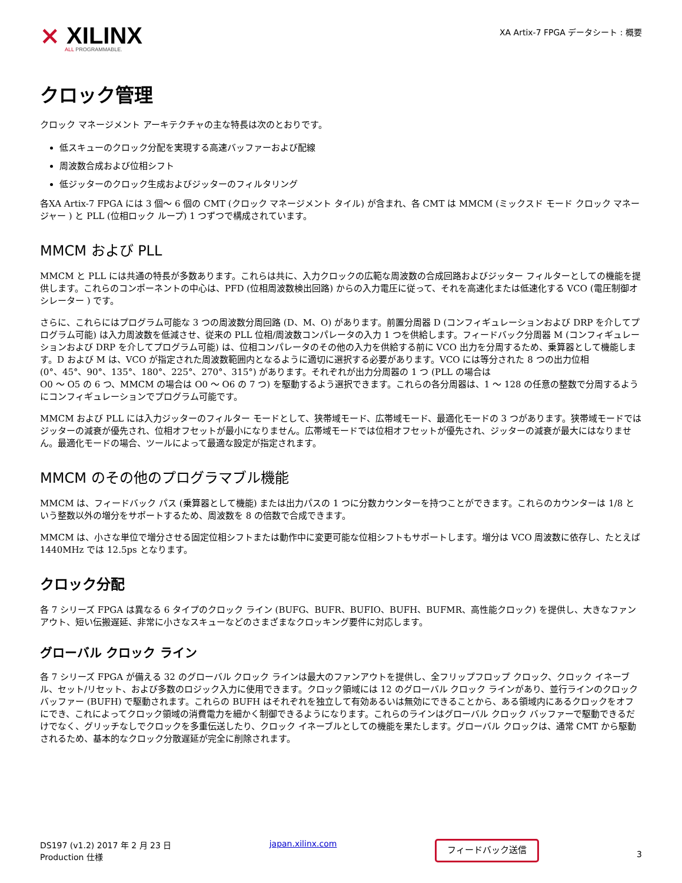⨯ XILINX
ALL PROGRAMMABLE.
XA Artix-7 FPGA データシート : 概要
クロック管理
クロック マネージメント アーキテクチャの主な特長は次のとおりです。
低スキューのクロック分配を実現する高速バッファーおよび配線
周波数合成および位相シフト
低ジッターのクロック生成およびジッターのフィルタリング
各XA Artix-7 FPGA には 3 個～ 6 個の CMT (クロック マネージメント タイル) が含まれ、各 CMT は MMCM (ミックスド モード クロック マネージャー ) と PLL (位相ロック ループ) 1 つずつで構成されています。
MMCM および PLL
MMCM と PLL には共通の特長が多数あります。これらは共に、入力クロックの広範な周波数の合成回路およびジッター フィルターとしての機能を提供します。これらのコンポーネントの中心は、PFD (位相周波数検出回路) からの入力電圧に従って、それを高速化または低速化する VCO (電圧制御オシレーター ) です。
さらに、これらにはプログラム可能な 3 つの周波数分周回路 (D、M、O) があります。前置分周器 D (コンフィギュレーションおよび DRP を介してプログラム可能) は入力周波数を低減させ、従来の PLL 位相/周波数コンパレータの入力 1 つを供給します。フィードバック分周器 M (コンフィギュレーションおよび DRP を介してプログラム可能) は、位相コンパレータのその他の入力を供給する前に VCO 出力を分周するため、乗算器として機能します。D および M は、VCO が指定された周波数範囲内となるように適切に選択する必要があります。VCO には等分された 8 つの出力位相
(0°、45°、90°、135°、180°、225°、270°、315°) があります。それぞれが出力分周器の 1 つ (PLL の場合は
O0 ～ O5 の 6 つ、MMCM の場合は O0 ～ O6 の 7 つ) を駆動するよう選択できます。これらの各分周器は、1 ～ 128 の任意の整数で分周するようにコンフィギュレーションでプログラム可能です。
MMCM および PLL には入力ジッターのフィルター モードとして、狭帯域モード、広帯域モード、最適化モードの 3 つがあります。狭帯域モードではジッターの減衰が優先され、位相オフセットが最小になりません。広帯域モードでは位相オフセットが優先され、ジッターの減衰が最大にはなりません。最適化モードの場合、ツールによって最適な設定が指定されます。
MMCM のその他のプログラマブル機能
MMCM は、フィードバック パス (乗算器として機能) または出力パスの 1 つに分数カウンターを持つことができます。これらのカウンターは 1/8 という整数以外の増分をサポートするため、周波数を 8 の倍数で合成できます。
MMCM は、小さな単位で増分させる固定位相シフトまたは動作中に変更可能な位相シフトもサポートします。増分は VCO 周波数に依存し、たとえば 1440MHz では 12.5ps となります。
クロック分配
各 7 シリーズ FPGA は異なる 6 タイプのクロック ライン (BUFG、BUFR、BUFIO、BUFH、BUFMR、高性能クロック) を提供し、大きなファンアウト、短い伝搬遅延、非常に小さなスキューなどのさまざまなクロッキング要件に対応します。
グローバル クロック ライン
各 7 シリーズ FPGA が備える 32 のグローバル クロック ラインは最大のファンアウトを提供し、全フリップフロップ クロック、クロック イネーブル、セット/リセット、および多数のロジック入力に使用できます。クロック領域には 12 のグローバル クロック ラインがあり、並行ラインのクロック バッファー (BUFH) で駆動されます。これらの BUFH はそれぞれを独立して有効あるいは無効にできることから、ある領域内にあるクロックをオフにでき、これによってクロック領域の消費電力を細かく制御できるようになります。これらのラインはグローバル クロック バッファーで駆動できるだけでなく、グリッチなしでクロックを多重伝送したり、クロック イネーブルとしての機能を果たします。グローバル クロックは、通常 CMT から駆動されるため、基本的なクロック分散遅延が完全に削除されます。
DS197 (v1.2) 2017 年 2 月 23 日
Production 仕様
japan.xilinx.com
フィードバック送信
3